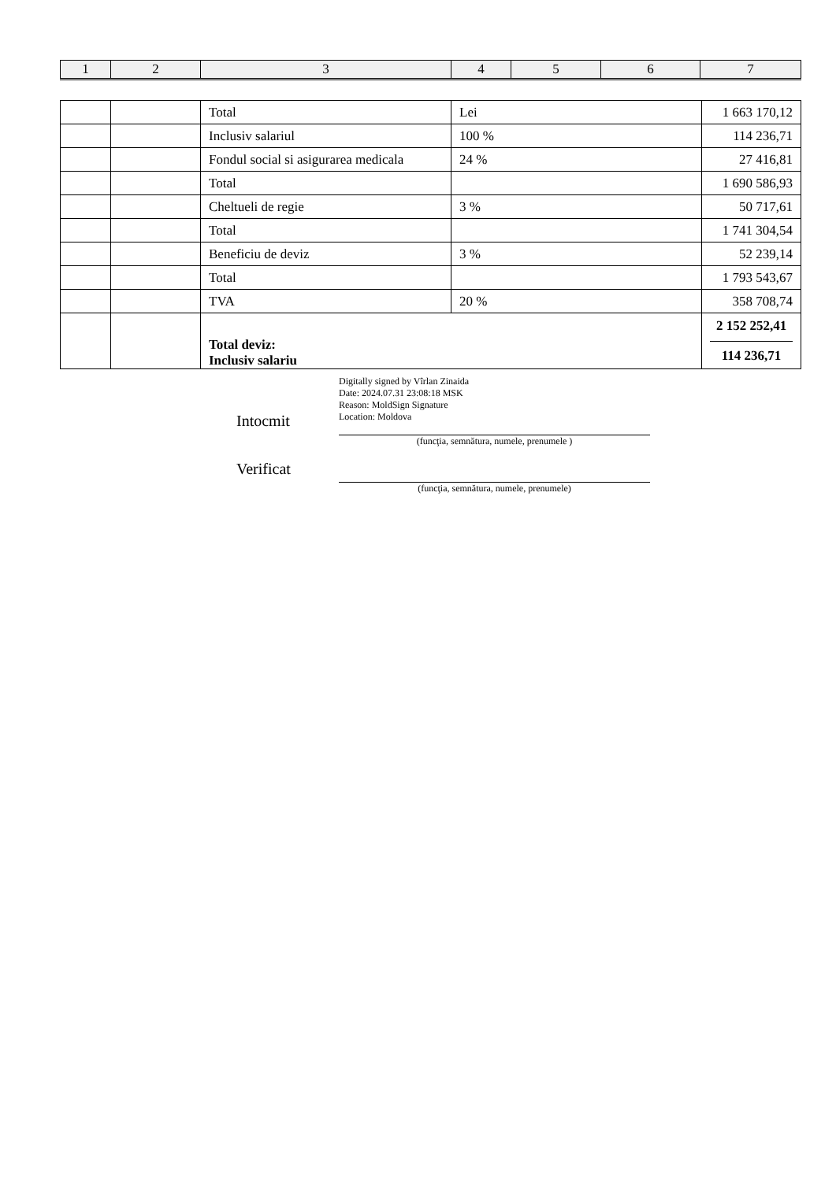| 1 | 2 | 3 | 4 | 5 | 6 | 7 |
| | | Total | Lei | 1 663 170,12 |
| | | Inclusiv salariul | 100 % | 114 236,71 |
| | | Fondul social si asigurarea medicala | 24 % | 27 416,81 |
| | | Total | | 1 690 586,93 |
| | | Cheltueli de regie | 3 % | 50 717,61 |
| | | Total | | 1 741 304,54 |
| | | Beneficiu de deviz | 3 % | 52 239,14 |
| | | Total | | 1 793 543,67 |
| | | TVA | 20 % | 358 708,74 |
| | | Total deviz: Inclusiv salariu | | 2 152 252,41 114 236,71 |
Intocmit
Digitally signed by Vîrlan Zinaida
Date: 2024.07.31 23:08:18 MSK
Reason: MoldSign Signature
Location: Moldova
(funcţia, semnătura, numele, prenumele )
Verificat
(funcţia, semnătura, numele, prenumele)